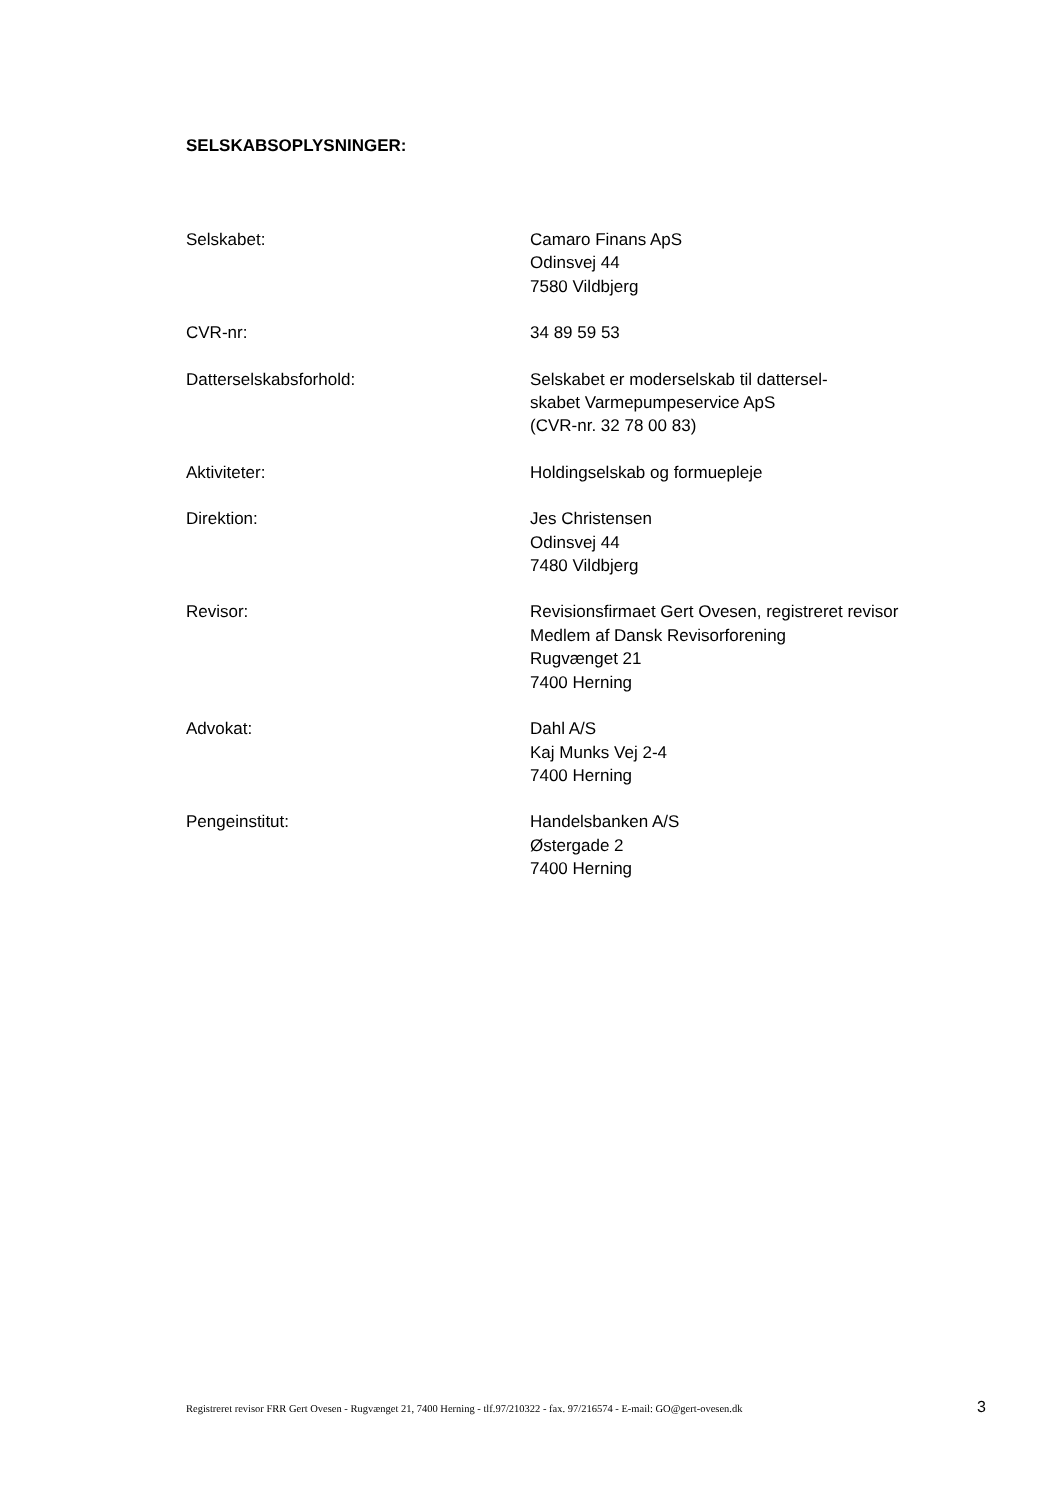SELSKABSOPLYSNINGER:
| Selskabet: | Camaro Finans ApS Odinsvej 44 7580 Vildbjerg |
| CVR-nr: | 34 89 59 53 |
| Datterselskabsforhold: | Selskabet er moderselskab til dattersel- skabet Varmepumpeservice ApS (CVR-nr. 32 78 00 83) |
| Aktiviteter: | Holdingselskab og formuepleje |
| Direktion: | Jes Christensen Odinsvej 44 7480 Vildbjerg |
| Revisor: | Revisionsfirmaet Gert Ovesen, registreret revisor Medlem af Dansk Revisorforening Rugvænget 21 7400 Herning |
| Advokat: | Dahl A/S Kaj Munks Vej 2-4 7400 Herning |
| Pengeinstitut: | Handelsbanken A/S Østergade 2 7400 Herning |
Registreret revisor FRR Gert Ovesen - Rugvænget 21, 7400 Herning - tlf.97/210322 - fax. 97/216574 - E-mail: GO@gert-ovesen.dk 3